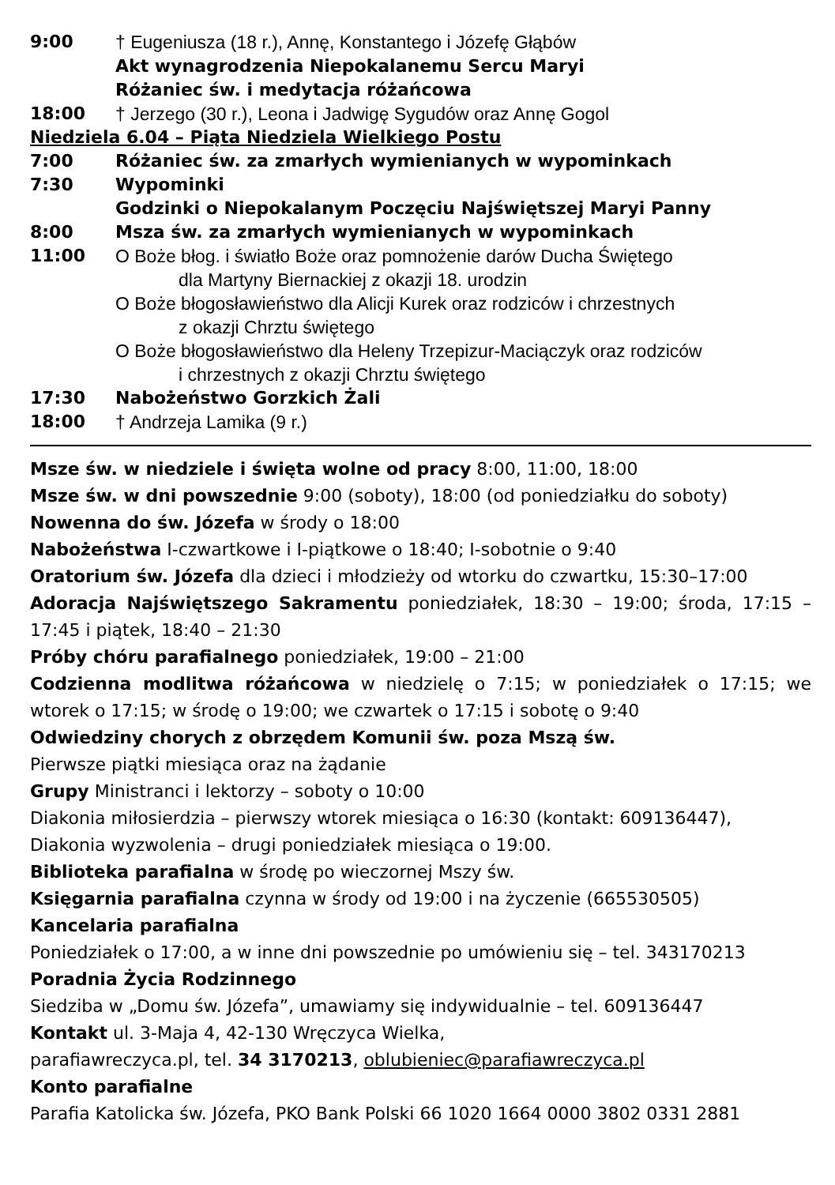9:00 † Eugeniusza (18 r.), Annę, Konstantego i Józefę Głąbów
Akt wynagrodzenia Niepokalanemu Sercu Maryi
Różaniec św. i medytacja różańcowa
18:00 † Jerzego (30 r.), Leona i Jadwigę Sygudów oraz Annę Gogol
Niedziela 6.04 – Piąta Niedziela Wielkiego Postu
7:00 Różaniec św. za zmarłych wymienianych w wypominkach
7:30 Wypominki
Godzinki o Niepokalanym Poczęciu Najświętszej Maryi Panny
8:00 Msza św. za zmarłych wymienianych w wypominkach
11:00 O Boże błog. i światło Boże oraz pomnożenie darów Ducha Świętego
dla Martyny Biernackiej z okazji 18. urodzin
O Boże błogosławieństwo dla Alicji Kurek oraz rodziców i chrzestnych
z okazji Chrztu świętego
O Boże błogosławieństwo dla Heleny Trzepizur-Maciączyk oraz rodziców
i chrzestnych z okazji Chrztu świętego
17:30 Nabożeństwo Gorzkich Żali
18:00 † Andrzeja Lamika (9 r.)
Msze św. w niedziele i święta wolne od pracy 8:00, 11:00, 18:00
Msze św. w dni powszednie 9:00 (soboty), 18:00 (od poniedziałku do soboty)
Nowenna do św. Józefa w środy o 18:00
Nabożeństwa I-czwartkowe i I-piątkowe o 18:40; I-sobotnie o 9:40
Oratorium św. Józefa dla dzieci i młodzieży od wtorku do czwartku, 15:30–17:00
Adoracja Najświętszego Sakramentu poniedziałek, 18:30 – 19:00; środa, 17:15 – 17:45 i piątek, 18:40 – 21:30
Próby chóru parafialnego poniedziałek, 19:00 – 21:00
Codzienna modlitwa różańcowa w niedzielę o 7:15; w poniedziałek o 17:15; we wtorek o 17:15; w środę o 19:00; we czwartek o 17:15 i sobotę o 9:40
Odwiedziny chorych z obrzędem Komunii św. poza Mszą św.
Pierwsze piątki miesiąca oraz na żądanie
Grupy Ministranci i lektorzy – soboty o 10:00
Diakonia miłosierdzia – pierwszy wtorek miesiąca o 16:30 (kontakt: 609136447),
Diakonia wyzwolenia – drugi poniedziałek miesiąca o 19:00.
Biblioteka parafialna w środę po wieczornej Mszy św.
Księgarnia parafialna czynna w środy od 19:00 i na życzenie (665530505)
Kancelaria parafialna
Poniedziałek o 17:00, a w inne dni powszednie po umówieniu się – tel. 343170213
Poradnia Życia Rodzinnego
Siedziba w „Domu św. Józefa”, umawiamy się indywidualnie – tel. 609136447
Kontakt ul. 3-Maja 4, 42-130 Wręczyca Wielka,
parafiawreczyca.pl, tel. 34 3170213, oblubieniec@parafiawreczyca.pl
Konto parafialne
Parafia Katolicka św. Józefa, PKO Bank Polski 66 1020 1664 0000 3802 0331 2881